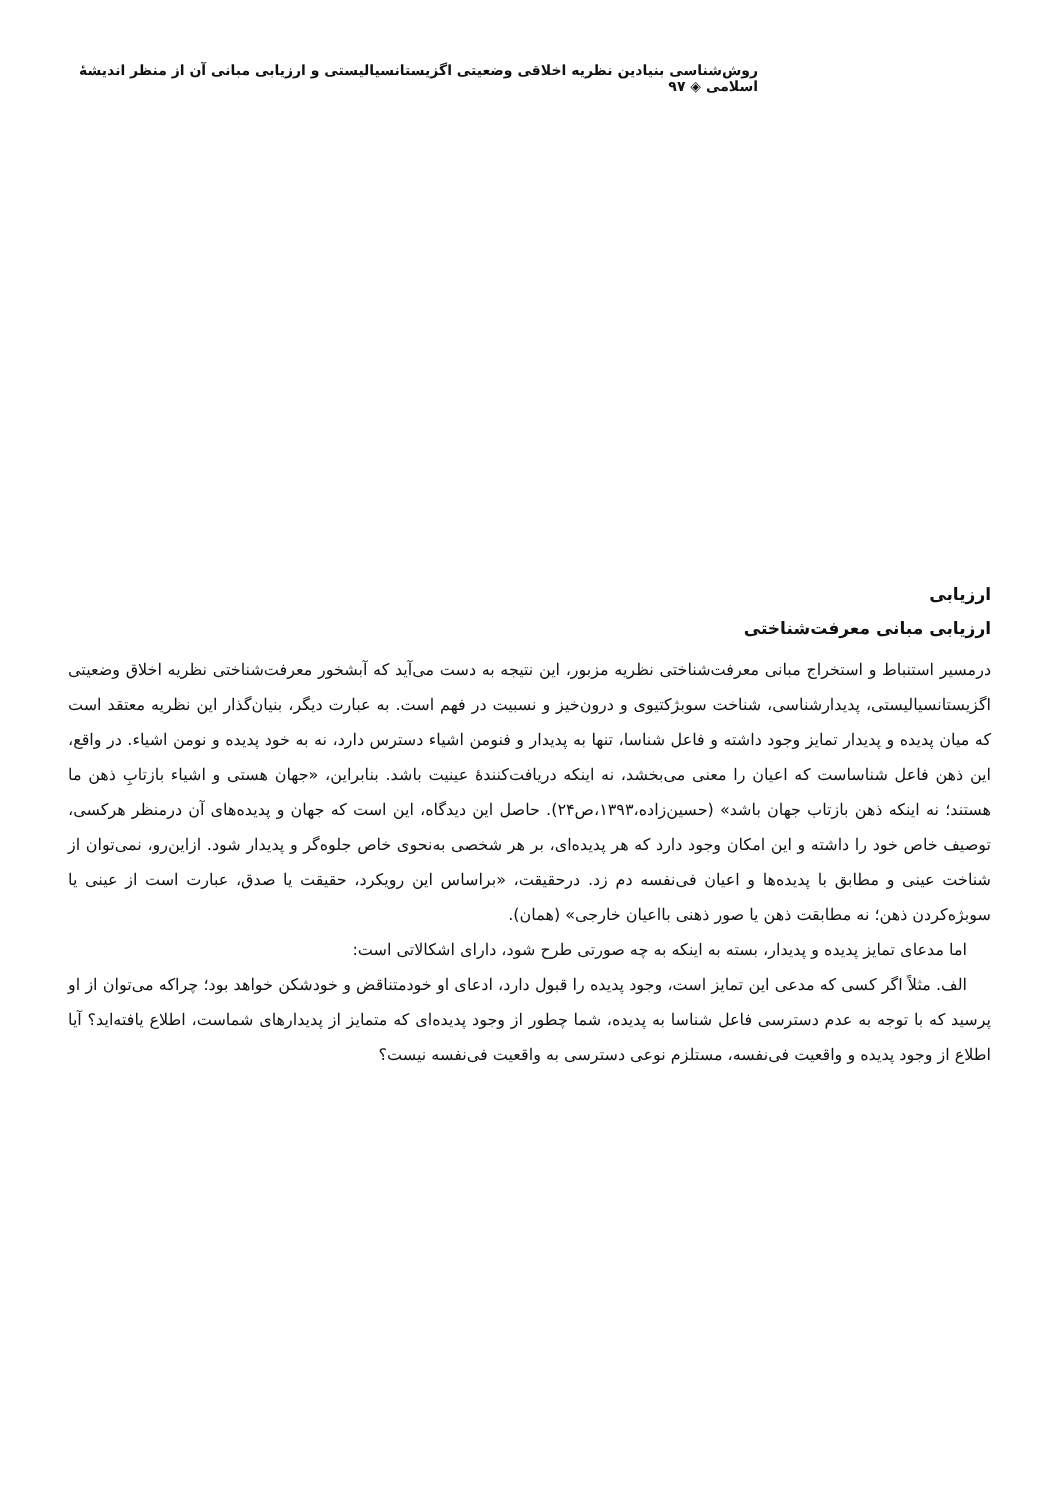روش‌شناسی بنیادین نظریه اخلاقی وضعیتی اگزیستانسیالیستی و ارزیابی مبانی آن از منظر اندیشهٔ اسلامی ◈ ۹۷
ارزیابی
ارزیابی مبانی معرفت‌شناختی
درمسیر استنباط و استخراج مبانی معرفت‌شناختی نظریه مزبور، این نتیجه به دست می‌آید که آبشخور معرفت‌شناختی نظریه اخلاق وضعیتی اگزیستانسیالیستی، پدیدارشناسی، شناخت سوبژکتیوی و درون‌خیز و نسبیت در فهم است. به عبارت دیگر، بنیان‌گذار این نظریه معتقد است که میان پدیده و پدیدار تمایز وجود داشته و فاعل شناسا، تنها به پدیدار و فنومن اشیاء دسترس دارد، نه به خود پدیده و نومن اشیاء. در واقع، این ذهن فاعل شناساست که اعیان را معنی می‌بخشد، نه اینکه دریافت‌کنندهٔ عینیت باشد. بنابراین، «جهان هستی و اشیاء بازتابِ ذهن ما هستند؛ نه اینکه ذهن بازتاب جهان باشد» (حسین‌زاده،۱۳۹۳،ص۲۴). حاصل این دیدگاه، این است که جهان و پدیده‌های آن درمنظر هرکسی، توصیف خاص خود را داشته و این امکان وجود دارد که هر پدیده‌ای، بر هر شخصی به‌نحوی خاص جلوه‌گر و پدیدار شود. ازاین‌رو، نمی‌توان از شناخت عینی و مطابق با پدیده‌ها و اعیان فی‌نفسه دم زد. درحقیقت، «براساس این رویکرد، حقیقت یا صدق، عبارت است از عینی یا سوبژه‌کردن ذهن؛ نه مطابقت ذهن یا صور ذهنی بااعیان خارجی» (همان).
اما مدعای تمایز پدیده و پدیدار، بسته به اینکه به چه صورتی طرح شود، دارای اشکالاتی است:
الف. مثلاً اگر کسی که مدعی این تمایز است، وجود پدیده را قبول دارد، ادعای او خودمتناقض و خودشکن خواهد بود؛ چراکه می‌توان از او پرسید که با توجه به عدم دسترسی فاعل شناسا به پدیده، شما چطور از وجود پدیده‌ای که متمایز از پدیدارهای شماست، اطلاع یافته‌اید؟ آیا اطلاع از وجود پدیده و واقعیت فی‌نفسه، مستلزم نوعی دسترسی به واقعیت فی‌نفسه نیست؟